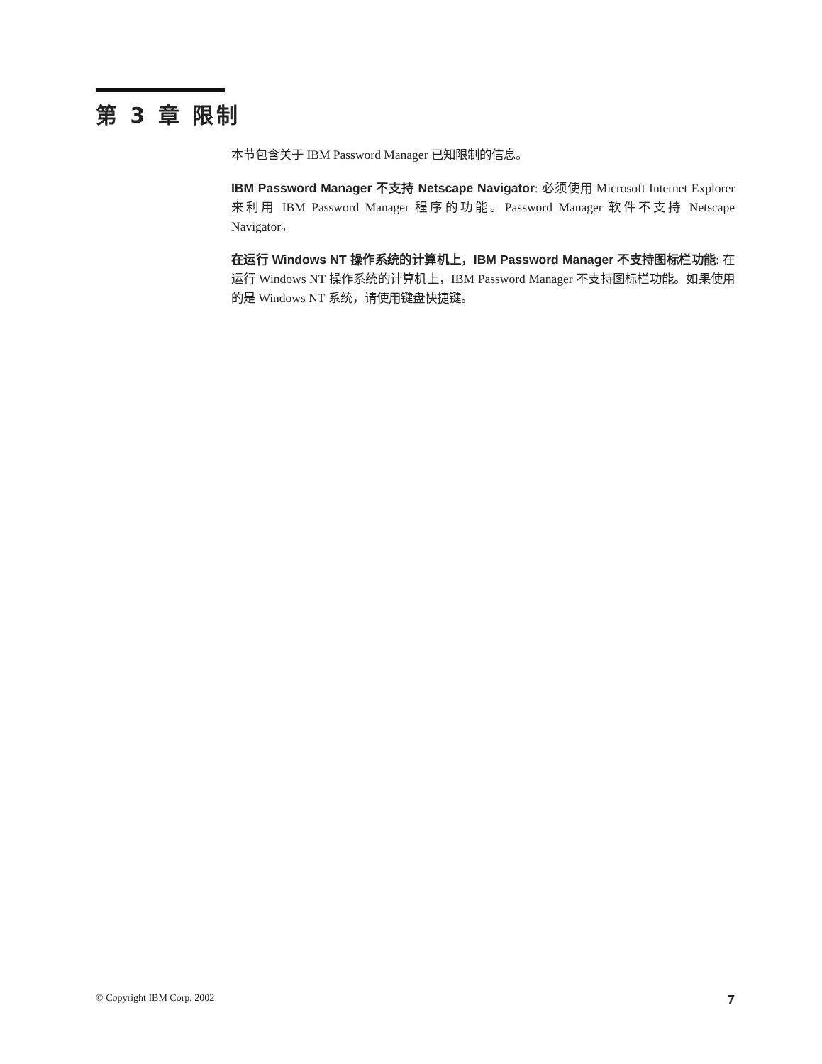第 3 章 限制
本节包含关于 IBM Password Manager 已知限制的信息。
IBM Password Manager 不支持 Netscape Navigator: 必须使用 Microsoft Internet Explorer 来利用 IBM Password Manager 程序的功能。Password Manager 软件不支持 Netscape Navigator。
在运行 Windows NT 操作系统的计算机上，IBM Password Manager 不支持图标栏功能: 在运行 Windows NT 操作系统的计算机上，IBM Password Manager 不支持图标栏功能。如果使用的是 Windows NT 系统，请使用键盘快捷键。
© Copyright IBM Corp. 2002 7